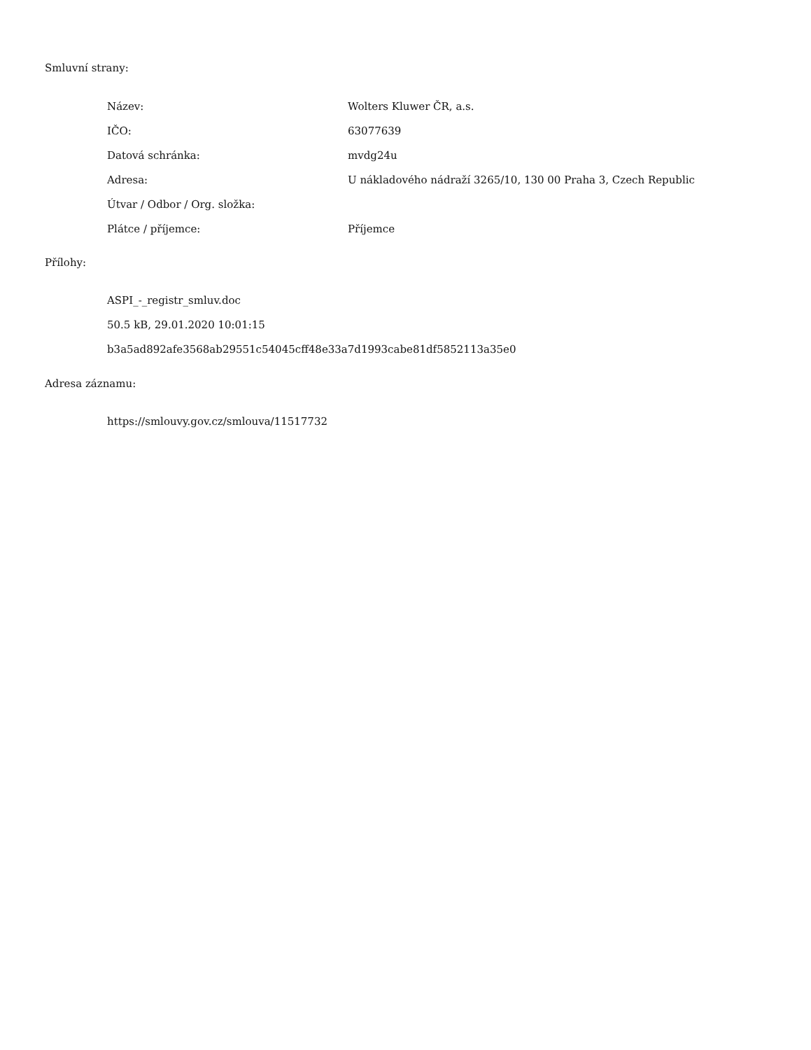Smluvní strany:
| Název: | Wolters Kluwer ČR, a.s. |
| IČO: | 63077639 |
| Datová schránka: | mvdg24u |
| Adresa: | U nákladového nádraží 3265/10, 130 00 Praha 3, Czech Republic |
| Útvar / Odbor / Org. složka: | |
| Plátce / příjemce: | Příjemce |
Přílohy:
ASPI_-_registr_smluv.doc
50.5 kB, 29.01.2020 10:01:15
b3a5ad892afe3568ab29551c54045cff48e33a7d1993cabe81df5852113a35e0
Adresa záznamu:
https://smlouvy.gov.cz/smlouva/11517732